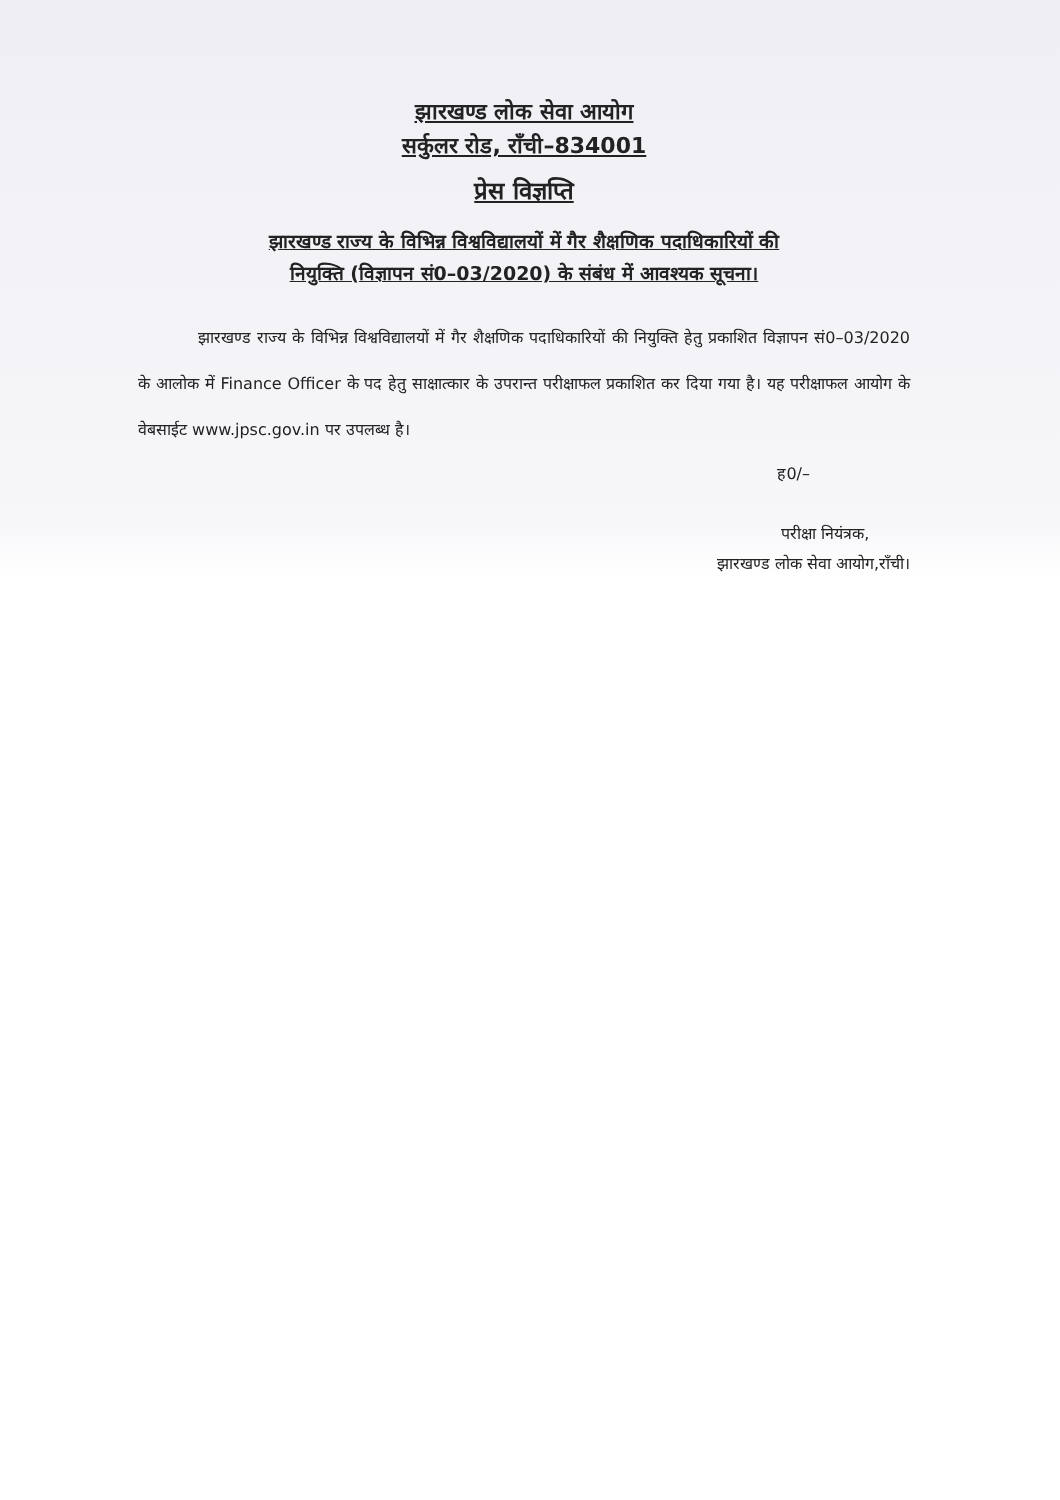झारखण्ड लोक सेवा आयोग
सर्कुलर रोड, राँची–834001
प्रेस विज्ञप्ति
झारखण्ड राज्य के विभिन्न विश्वविद्यालयों में गैर शैक्षणिक पदाधिकारियों की
नियुक्ति (विज्ञापन सं0–03/2020) के संबंध में आवश्यक सूचना।
झारखण्ड राज्य के विभिन्न विश्वविद्यालयों में गैर शैक्षणिक पदाधिकारियों की नियुक्ति हेतु प्रकाशित विज्ञापन सं0–03/2020 के आलोक में Finance Officer के पद हेतु साक्षात्कार के उपरान्त परीक्षाफल प्रकाशित कर दिया गया है। यह परीक्षाफल आयोग के वेबसाईट www.jpsc.gov.in पर उपलब्ध है।
ह0/–
परीक्षा नियंत्रक,
झारखण्ड लोक सेवा आयोग,राँची।